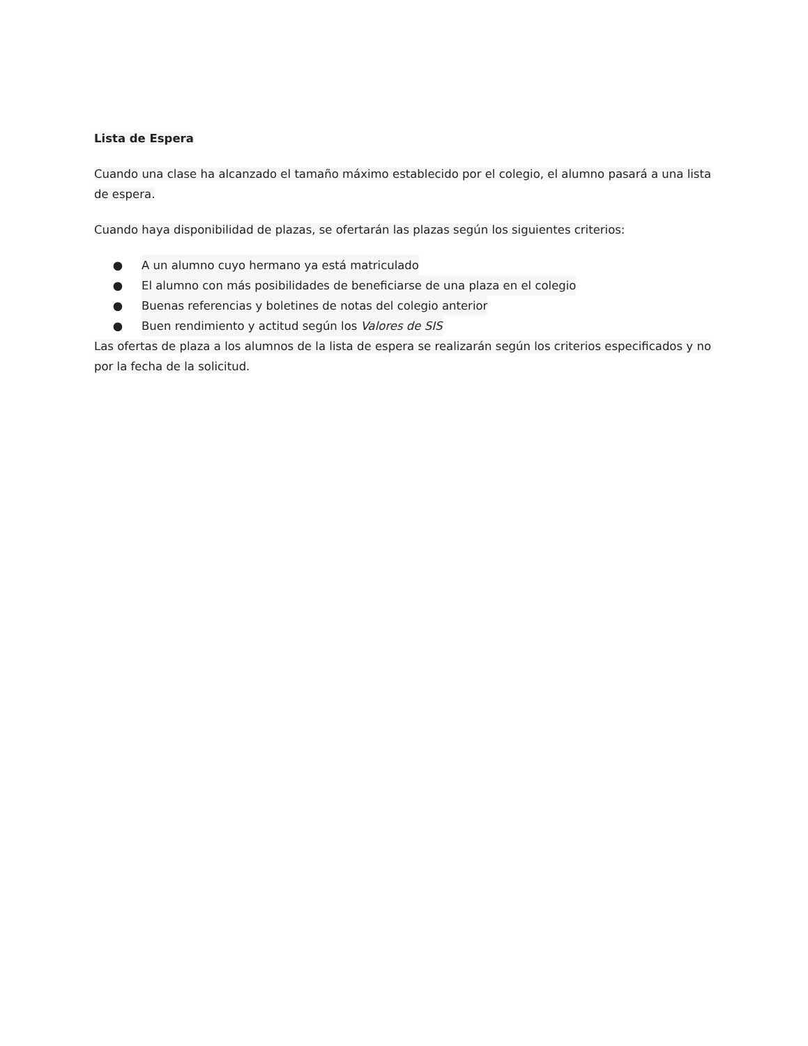Lista de Espera
Cuando una clase ha alcanzado el tamaño máximo establecido por el colegio, el alumno pasará a una lista de espera.
Cuando haya disponibilidad de plazas, se ofertarán las plazas según los siguientes criterios:
● A un alumno cuyo hermano ya está matriculado
● El alumno con más posibilidades de beneficiarse de una plaza en el colegio
● Buenas referencias y boletines de notas del colegio anterior
● Buen rendimiento y actitud según los Valores de SIS
Las ofertas de plaza a los alumnos de la lista de espera se realizarán según los criterios especificados y no por la fecha de la solicitud.